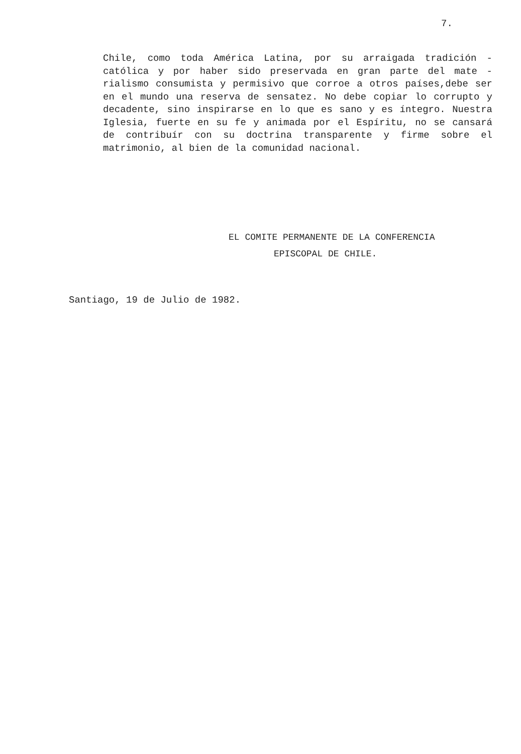7.
Chile, como toda América Latina, por su arraigada tradición - católica y por haber sido preservada en gran parte del mate - rialismo consumista y permisivo que corroe a otros países,debe ser en el mundo una reserva de sensatez. No debe copiar lo corrupto y decadente, sino inspirarse en lo que es sano y es íntegro. Nuestra Iglesia, fuerte en su fe y animada por el Espíritu, no se cansará de contribuír con su doctrina transparente y firme sobre el matrimonio, al bien de la comunidad nacional.
EL COMITE PERMANENTE DE LA CONFERENCIA
EPISCOPAL DE CHILE.
Santiago, 19 de Julio de 1982.